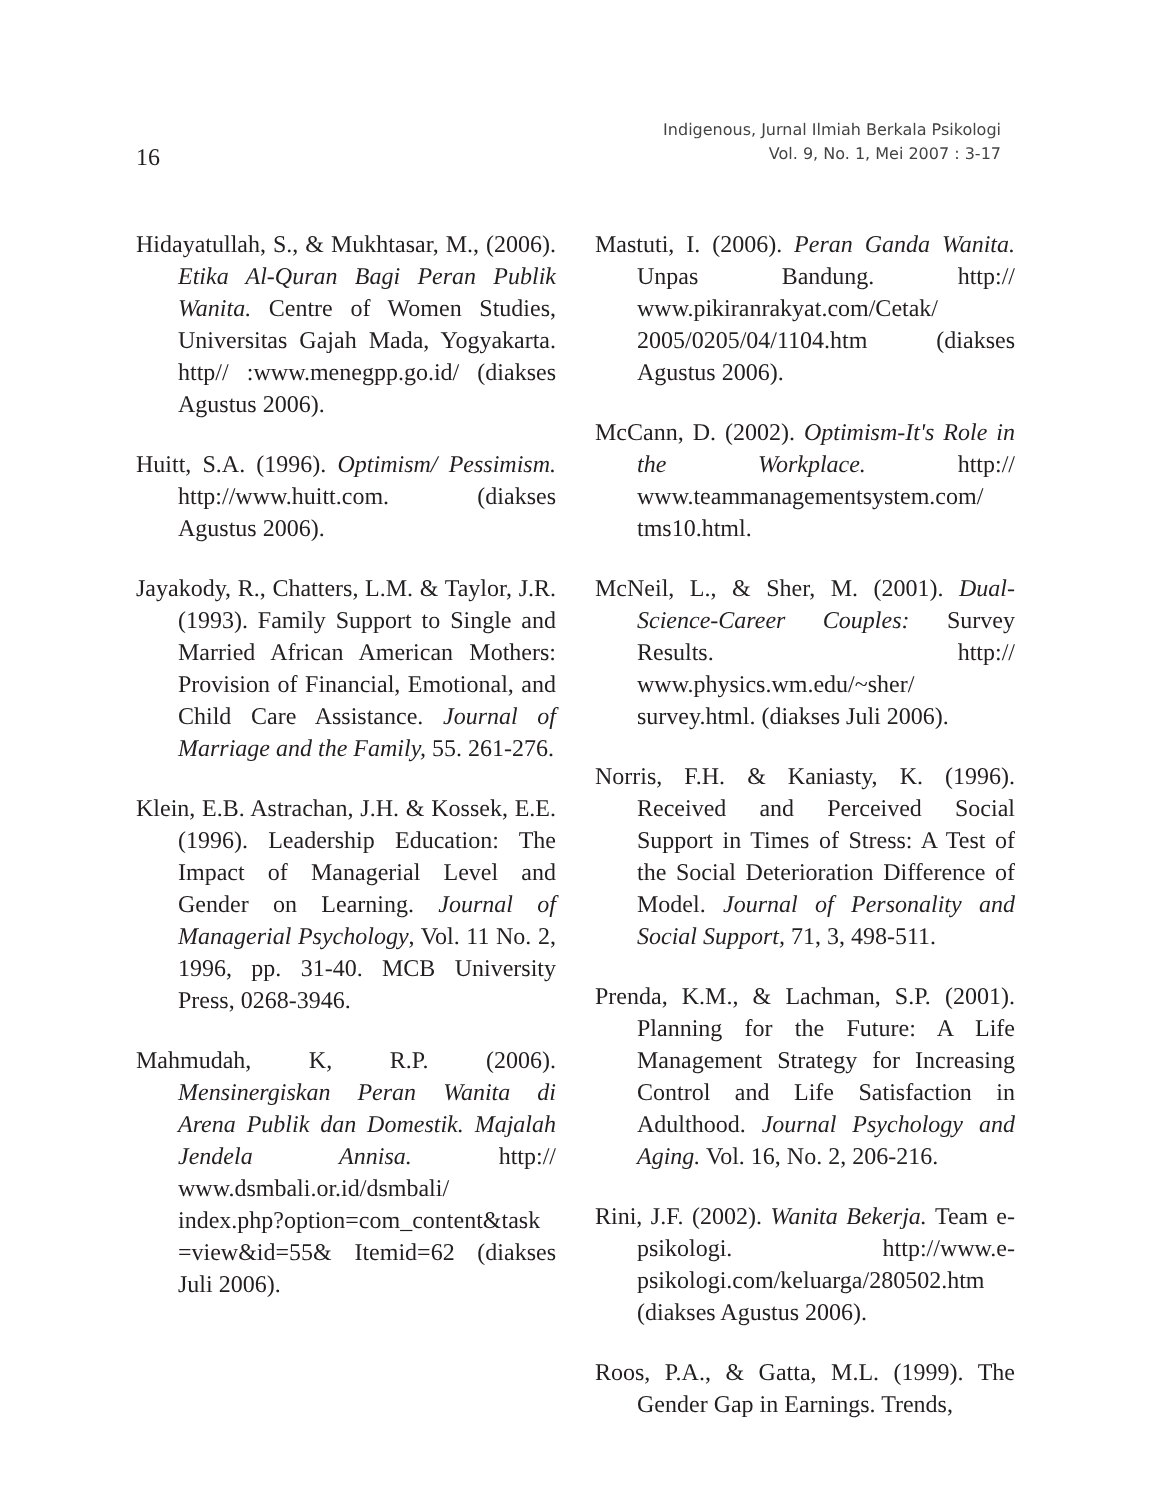16
Indigenous, Jurnal Ilmiah Berkala Psikologi
Vol. 9, No. 1, Mei 2007 : 3-17
Hidayatullah, S., & Mukhtasar, M., (2006). Etika Al-Quran Bagi Peran Publik Wanita. Centre of Women Studies, Universitas Gajah Mada, Yogyakarta. http// :www.menegpp.go.id/ (diakses Agustus 2006).
Huitt, S.A. (1996). Optimism/ Pessimism. http://www.huitt.com. (diakses Agustus 2006).
Jayakody, R., Chatters, L.M. & Taylor, J.R. (1993). Family Support to Single and Married African American Mothers: Provision of Financial, Emotional, and Child Care Assistance. Journal of Marriage and the Family, 55. 261-276.
Klein, E.B. Astrachan, J.H. & Kossek, E.E. (1996). Leadership Education: The Impact of Managerial Level and Gender on Learning. Journal of Managerial Psychology, Vol. 11 No. 2, 1996, pp. 31-40. MCB University Press, 0268-3946.
Mahmudah, K, R.P. (2006). Mensinergiskan Peran Wanita di Arena Publik dan Domestik. Majalah Jendela Annisa. http:// www.dsmbali.or.id/dsmbali/ index.php?option=com_content&task =view&id=55& Itemid=62 (diakses Juli 2006).
Mastuti, I. (2006). Peran Ganda Wanita. Unpas Bandung. http:// www.pikiranrakyat.com/Cetak/ 2005/0205/04/1104.htm (diakses Agustus 2006).
McCann, D. (2002). Optimism-It's Role in the Workplace. http:// www.teammanagementsystem.com/ tms10.html.
McNeil, L., & Sher, M. (2001). Dual-Science-Career Couples: Survey Results. http:// www.physics.wm.edu/~sher/ survey.html. (diakses Juli 2006).
Norris, F.H. & Kaniasty, K. (1996). Received and Perceived Social Support in Times of Stress: A Test of the Social Deterioration Difference of Model. Journal of Personality and Social Support, 71, 3, 498-511.
Prenda, K.M., & Lachman, S.P. (2001). Planning for the Future: A Life Management Strategy for Increasing Control and Life Satisfaction in Adulthood. Journal Psychology and Aging. Vol. 16, No. 2, 206-216.
Rini, J.F. (2002). Wanita Bekerja. Team e-psikologi. http://www.e-psikologi.com/keluarga/280502.htm (diakses Agustus 2006).
Roos, P.A., & Gatta, M.L. (1999). The Gender Gap in Earnings. Trends,